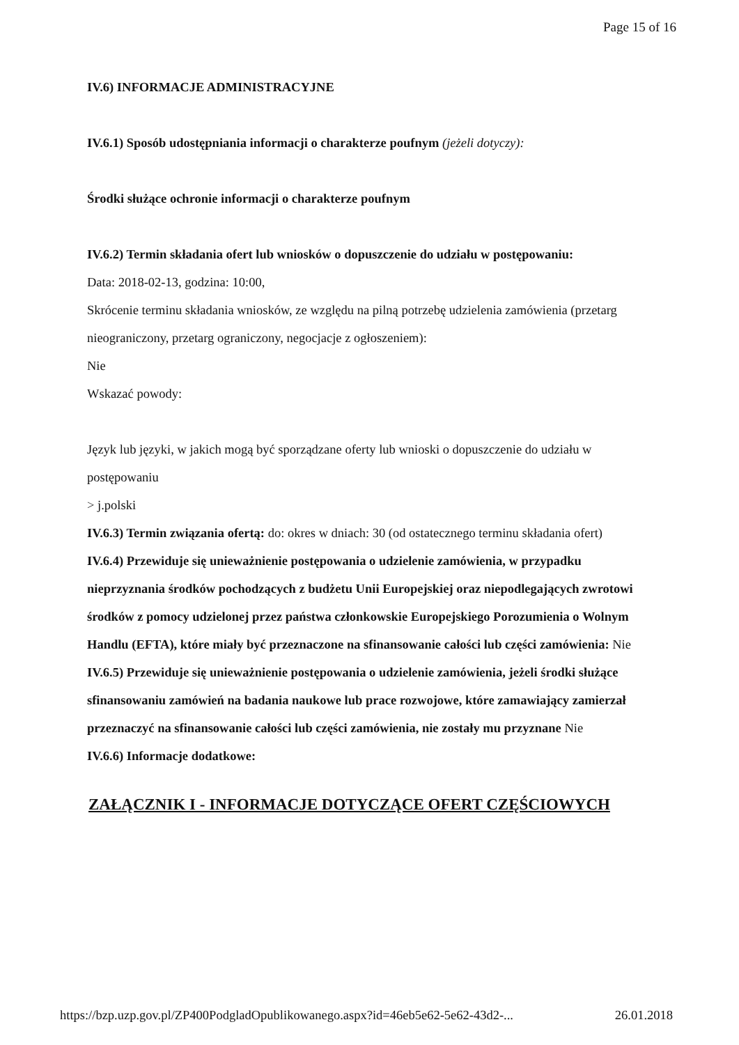Page 15 of 16
IV.6) INFORMACJE ADMINISTRACYJNE
IV.6.1) Sposób udostępniania informacji o charakterze poufnym (jeżeli dotyczy):
Środki służące ochronie informacji o charakterze poufnym
IV.6.2) Termin składania ofert lub wniosków o dopuszczenie do udziału w postępowaniu:
Data: 2018-02-13, godzina: 10:00,
Skrócenie terminu składania wniosków, ze względu na pilną potrzebę udzielenia zamówienia (przetarg nieograniczony, przetarg ograniczony, negocjacje z ogłoszeniem):
Nie
Wskazać powody:
Język lub języki, w jakich mogą być sporządzane oferty lub wnioski o dopuszczenie do udziału w postępowaniu
> j.polski
IV.6.3) Termin związania ofertą: do: okres w dniach: 30 (od ostatecznego terminu składania ofert)
IV.6.4) Przewiduje się unieważnienie postępowania o udzielenie zamówienia, w przypadku nieprzyznania środków pochodzących z budżetu Unii Europejskiej oraz niepodlegających zwrotowi środków z pomocy udzielonej przez państwa członkowskie Europejskiego Porozumienia o Wolnym Handlu (EFTA), które miały być przeznaczone na sfinansowanie całości lub części zamówienia: Nie
IV.6.5) Przewiduje się unieważnienie postępowania o udzielenie zamówienia, jeżeli środki służące sfinansowaniu zamówień na badania naukowe lub prace rozwojowe, które zamawiający zamierzał przeznaczyć na sfinansowanie całości lub części zamówienia, nie zostały mu przyznane Nie
IV.6.6) Informacje dodatkowe:
ZAŁĄCZNIK I - INFORMACJE DOTYCZĄCE OFERT CZĘŚCIOWYCH
https://bzp.uzp.gov.pl/ZP400PodgladOpublikowanego.aspx?id=46eb5e62-5e62-43d2-... 26.01.2018